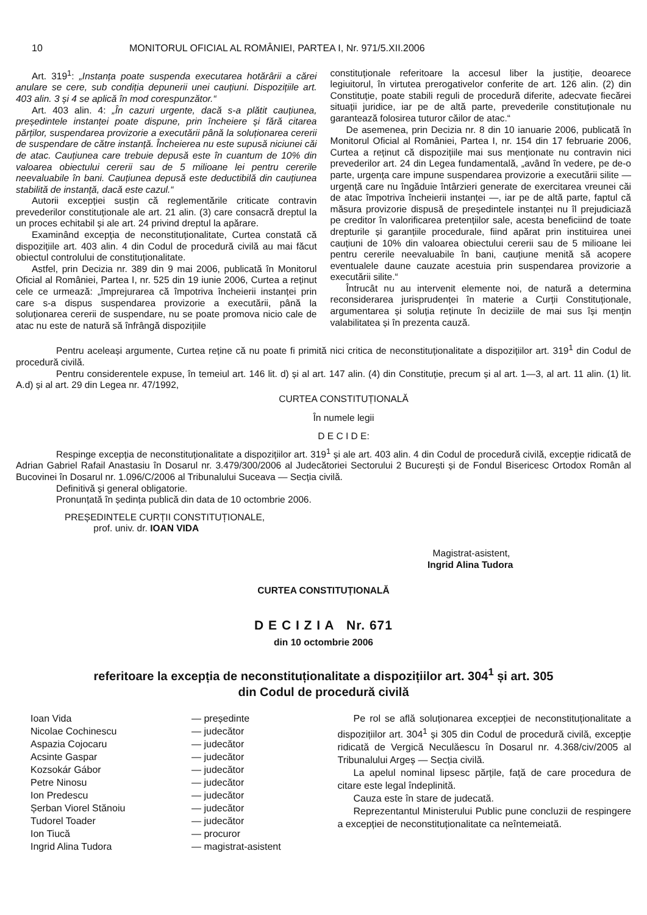10 MONITORUL OFICIAL AL ROMÂNIEI, PARTEA I, Nr. 971/5.XII.2006
Art. 319<sup>1</sup>: „Instanța poate suspenda executarea hotărârii a cărei anulare se cere, sub condiția depunerii unei cauțiuni. Dispozițiile art. 403 alin. 3 și 4 se aplică în mod corespunzător.“
Art. 403 alin. 4: „În cazuri urgente, dacă s-a plătit cauțiunea, președintele instanței poate dispune, prin încheiere și fără citarea părților, suspendarea provizorie a executării până la soluționarea cererii de suspendare de către instanță. Încheierea nu este supusă niciunei căi de atac. Cauțiunea care trebuie depusă este în cuantum de 10% din valoarea obiectului cererii sau de 5 milioane lei pentru cererile neevaluabile în bani. Cauțiunea depusă este deductibilă din cauțiunea stabilită de instanță, dacă este cazul.“
Autorii excepției susțin că reglementările criticate contravin prevederilor constituționale ale art. 21 alin. (3) care consacră dreptul la un proces echitabil și ale art. 24 privind dreptul la apărare.
Examinând excepția de neconstituționalitate, Curtea constată că dispozițiile art. 403 alin. 4 din Codul de procedură civilă au mai făcut obiectul controlului de constituționalitate.
Astfel, prin Decizia nr. 389 din 9 mai 2006, publicată în Monitorul Oficial al României, Partea I, nr. 525 din 19 iunie 2006, Curtea a reținut cele ce urmează: „împrejurarea că împotriva încheierii instanței prin care s-a dispus suspendarea provizorie a executării, până la soluționarea cererii de suspendare, nu se poate promova nicio cale de atac nu este de natură să înfrângă dispozițiile
constituționale referitoare la accesul liber la justiție, deoarece legiuitorul, în virtutea prerogativelor conferite de art. 126 alin. (2) din Constituție, poate stabili reguli de procedură diferite, adecvate fiecărei situații juridice, iar pe de altă parte, prevederile constituționale nu garantează folosirea tuturor căilor de atac.“
De asemenea, prin Decizia nr. 8 din 10 ianuarie 2006, publicată în Monitorul Oficial al României, Partea I, nr. 154 din 17 februarie 2006, Curtea a reținut că dispozițiile mai sus menționate nu contravin nici prevederilor art. 24 din Legea fundamentală, „având în vedere, pe de-o parte, urgența care impune suspendarea provizorie a executării silite — urgență care nu îngăduie întârzieri generate de exercitarea vreunei căi de atac împotriva încheierii instanței —, iar pe de altă parte, faptul că măsura provizorie dispusă de președintele instanței nu îl prejudiciază pe creditor în valorificarea pretențiilor sale, acesta beneficiind de toate drepturile și garanțiile procedurale, fiind apărat prin instituirea unei cauțiuni de 10% din valoarea obiectului cererii sau de 5 milioane lei pentru cererile neevaluabile în bani, cauțiune menită să acopere eventualele daune cauzate acestuia prin suspendarea provizorie a executării silite.“
Întrucât nu au intervenit elemente noi, de natură a determina reconsiderarea jurisprudenței în materie a Curții Constituționale, argumentarea și soluția reținute în deciziile de mai sus își mențin valabilitatea și în prezenta cauză.
Pentru aceleași argumente, Curtea reține că nu poate fi primită nici critica de neconstituționalitate a dispozițiilor art. 319<sup>1</sup> din Codul de procedură civilă.
Pentru considerentele expuse, în temeiul art. 146 lit. d) și al art. 147 alin. (4) din Constituție, precum și al art. 1—3, al art. 11 alin. (1) lit. A.d) și al art. 29 din Legea nr. 47/1992,
CURTEA CONSTITUȚIONALĂ
În numele legii
D E C I D E:
Respinge excepția de neconstituționalitate a dispozițiilor art. 319<sup>1</sup> și ale art. 403 alin. 4 din Codul de procedură civilă, excepție ridicată de Adrian Gabriel Rafail Anastasiu în Dosarul nr. 3.479/300/2006 al Judecătoriei Sectorului 2 București și de Fondul Bisericesc Ortodox Român al Bucovinei în Dosarul nr. 1.096/C/2006 al Tribunalului Suceava — Secția civilă.
Definitivă și general obligatorie.
Pronunțată în ședința publică din data de 10 octombrie 2006.
PREȘEDINTELE CURȚII CONSTITUȚIONALE,
prof. univ. dr. IOAN VIDA
Magistrat-asistent,
Ingrid Alina Tudora
CURTEA CONSTITUȚIONALĂ
D E C I Z I A Nr. 671
din 10 octombrie 2006
referitoare la excepția de neconstituționalitate a dispozițiilor art. 304<sup>1</sup> și art. 305
din Codul de procedură civilă
| Ioan Vida | — președinte |
| Nicolae Cochinescu | — judecător |
| Aspazia Cojocaru | — judecător |
| Acsinte Gaspar | — judecător |
| Kozsokár Gábor | — judecător |
| Petre Ninosu | — judecător |
| Ion Predescu | — judecător |
| Șerban Viorel Stănoiu | — judecător |
| Tudorel Toader | — judecător |
| Ion Tiucă | — procuror |
| Ingrid Alina Tudora | — magistrat-asistent |
Pe rol se află soluționarea excepției de neconstituționalitate a dispozițiilor art. 304<sup>1</sup> și 305 din Codul de procedură civilă, excepție ridicată de Vergică Neculăescu în Dosarul nr. 4.368/civ/2005 al Tribunalului Argeș — Secția civilă.
La apelul nominal lipsesc părțile, față de care procedura de citare este legal îndeplinită.
Cauza este în stare de judecată.
Reprezentantul Ministerului Public pune concluzii de respingere a excepției de neconstituționalitate ca neîntemeiată.